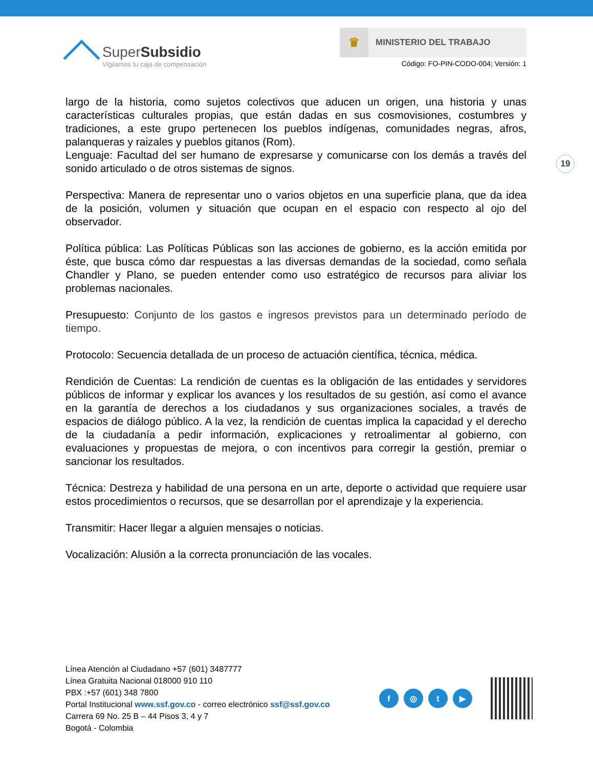SuperSubsidio
Vigilamos tu caja de compensación
♛
MINISTERIO DEL TRABAJO
Código: FO-PIN-CODO-004; Versión: 1
19
largo de la historia, como sujetos colectivos que aducen un origen, una historia y unas características culturales propias, que están dadas en sus cosmovisiones, costumbres y tradiciones, a este grupo pertenecen los pueblos indígenas, comunidades negras, afros, palanqueras y raizales y pueblos gitanos (Rom).
Lenguaje: Facultad del ser humano de expresarse y comunicarse con los demás a través del sonido articulado o de otros sistemas de signos.
Perspectiva: Manera de representar uno o varios objetos en una superficie plana, que da idea de la posición, volumen y situación que ocupan en el espacio con respecto al ojo del observador.
Política pública: Las Políticas Públicas son las acciones de gobierno, es la acción emitida por éste, que busca cómo dar respuestas a las diversas demandas de la sociedad, como señala Chandler y Plano, se pueden entender como uso estratégico de recursos para aliviar los problemas nacionales.
Presupuesto: Conjunto de los gastos e ingresos previstos para un determinado período de tiempo.
Protocolo: Secuencia detallada de un proceso de actuación científica, técnica, médica.
Rendición de Cuentas: La rendición de cuentas es la obligación de las entidades y servidores públicos de informar y explicar los avances y los resultados de su gestión, así como el avance en la garantía de derechos a los ciudadanos y sus organizaciones sociales, a través de espacios de diálogo público. A la vez, la rendición de cuentas implica la capacidad y el derecho de la ciudadanía a pedir información, explicaciones y retroalimentar al gobierno, con evaluaciones y propuestas de mejora, o con incentivos para corregir la gestión, premiar o sancionar los resultados.
Técnica: Destreza y habilidad de una persona en un arte, deporte o actividad que requiere usar estos procedimientos o recursos, que se desarrollan por el aprendizaje y la experiencia.
Transmitir: Hacer llegar a alguien mensajes o noticias.
Vocalización: Alusión a la correcta pronunciación de las vocales.
Línea Atención al Ciudadano +57 (601) 3487777
Línea Gratuita Nacional 018000 910 110
PBX :+57 (601) 348 7800
Portal Institucional www.ssf.gov.co - correo electrónico ssf@ssf.gov.co
Carrera 69 No. 25 B – 44 Pisos 3, 4 y 7
Bogotá - Colombia
f ◎ t ▶